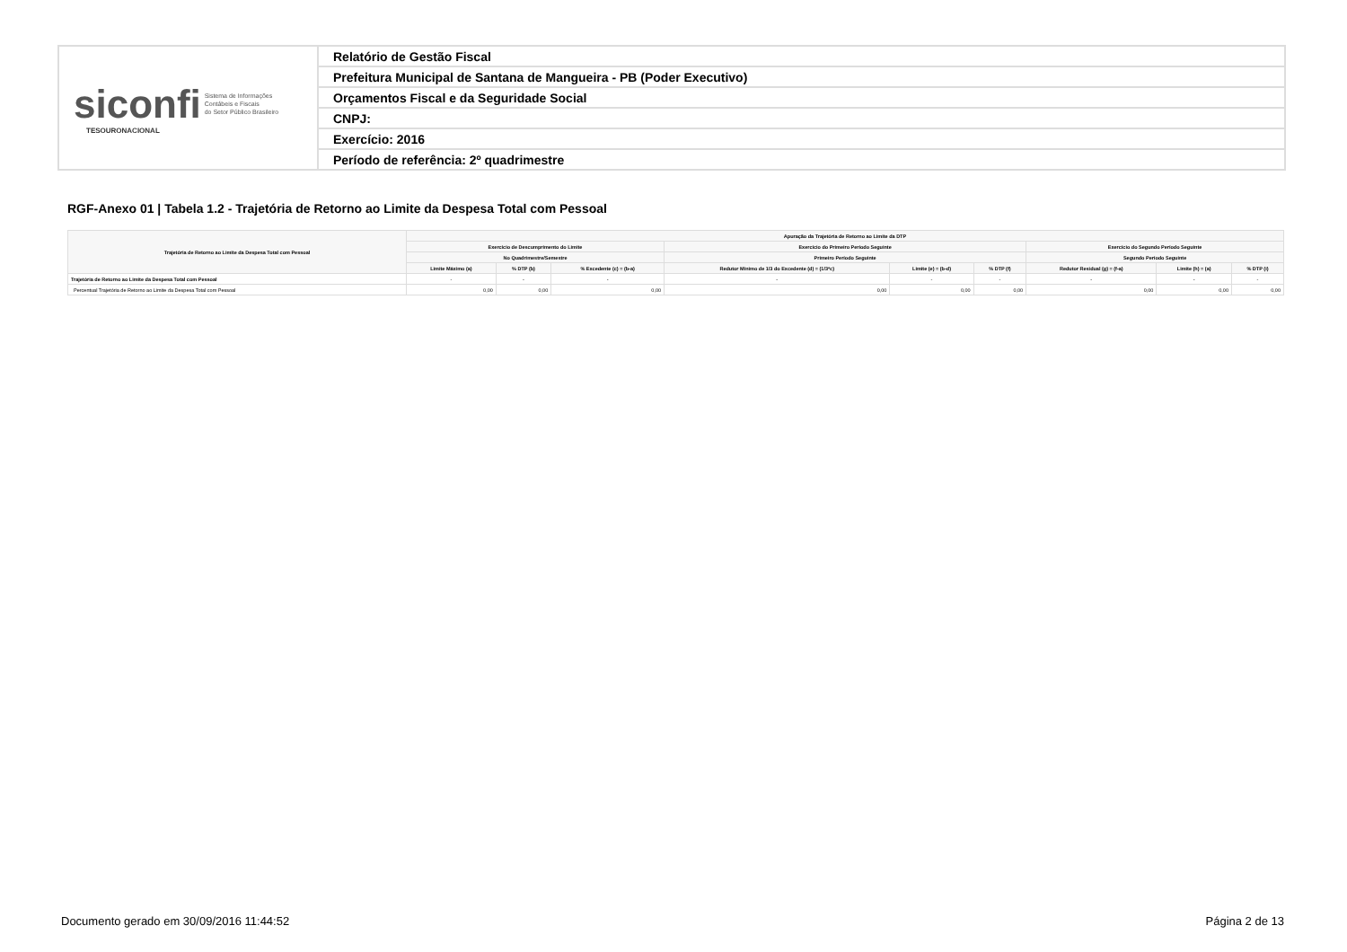| siconfi Sistema de Informações Contábeis e Fiscais do Setor Público Brasileiro TESOURONACIONAL | Relatório de Gestão Fiscal |
| | Prefeitura Municipal de Santana de Mangueira - PB (Poder Executivo) |
| | Orçamentos Fiscal e da Seguridade Social |
| | CNPJ: |
| | Exercício: 2016 |
| | Período de referência: 2º quadrimestre |
RGF-Anexo 01 | Tabela 1.2 - Trajetória de Retorno ao Limite da Despesa Total com Pessoal
| Trajetória de Retorno ao Limite da Despesa Total com Pessoal | Apuração da Trajetória de Retorno ao Limite da DTP | | | | | | | | |
| --- | --- | --- | --- | --- | --- | --- | --- | --- | --- |
| | Exercício de Descumprimento do Limite | | | Exercício do Primeiro Período Seguinte | | | Exercício do Segundo Período Seguinte | | |
| | No Quadrimestre/Semestre | | | Primeiro Período Seguinte | | | Segundo Período Seguinte | | |
| | Limite Máximo (a) | % DTP (b) | % Excedente (c) = (b-a) | Redutor Mínimo de 1/3 do Excedente (d) = (1/3*c) | Limite (e) = (b-d) | % DTP (f) | Redutor Residual (g) = (f-a) | Limite (h) = (a) | % DTP (i) |
| Trajetória de Retorno ao Limite da Despesa Total com Pessoal | - | - | - | - | - | - | - | - | - |
| Percentual Trajetória de Retorno ao Limite da Despesa Total com Pessoal | 0,00 | 0,00 | 0,00 | 0,00 | 0,00 | 0,00 | 0,00 | 0,00 | 0,00 |
Documento gerado em 30/09/2016 11:44:52
Página 2 de 13